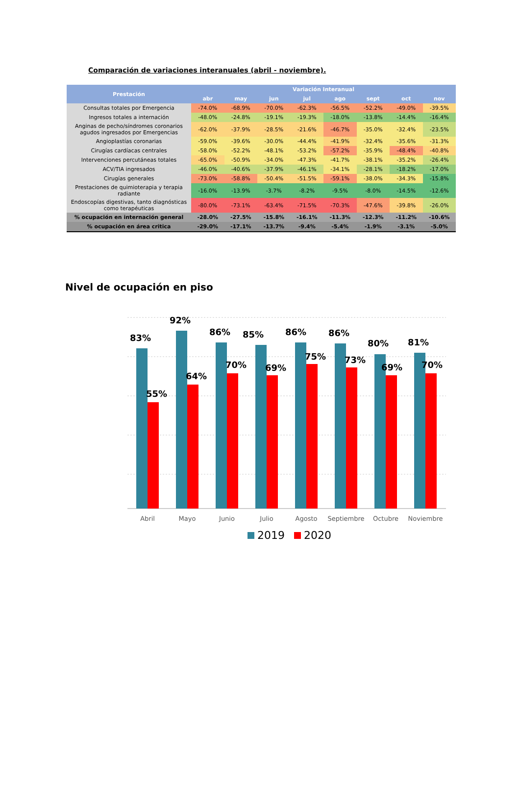Comparación de variaciones interanuales (abril - noviembre).
| Prestación | Variación Interanual | | | | | | | |
| --- | --- | --- | --- | --- | --- | --- | --- | --- |
| | abr | may | jun | jul | ago | sept | oct | nov |
| Consultas totales por Emergencia | -74.0% | -68.9% | -70.0% | -62.3% | -56.5% | -52.2% | -49.0% | -39.5% |
| Ingresos totales a internación | -48.0% | -24.8% | -19.1% | -19.3% | -18.0% | -13.8% | -14.4% | -16.4% |
| Anginas de pecho/síndromes coronarios agudos ingresados por Emergencias | -62.0% | -37.9% | -28.5% | -21.6% | -46.7% | -35.0% | -32.4% | -23.5% |
| Angioplastías coronarias | -59.0% | -39.6% | -30.0% | -44.4% | -41.9% | -32.4% | -35.6% | -31.3% |
| Cirugías cardíacas centrales | -58.0% | -52.2% | -48.1% | -53.2% | -57.2% | -35.9% | -48.4% | -40.8% |
| Intervenciones percutáneas totales | -65.0% | -50.9% | -34.0% | -47.3% | -41.7% | -38.1% | -35.2% | -26.4% |
| ACV/TIA ingresados | -46.0% | -40.6% | -37.9% | -46.1% | -34.1% | -28.1% | -18.2% | -17.0% |
| Cirugías generales | -73.0% | -58.8% | -50.4% | -51.5% | -59.1% | -38.0% | -34.3% | -15.8% |
| Prestaciones de quimioterapia y terapia radiante | -16.0% | -13.9% | -3.7% | -8.2% | -9.5% | -8.0% | -14.5% | -12.6% |
| Endoscopías digestivas, tanto diagnósticas como terapéuticas | -80.0% | -73.1% | -63.4% | -71.5% | -70.3% | -47.6% | -39.8% | -26.0% |
| % ocupación en internación general | -28.0% | -27.5% | -15.8% | -16.1% | -11.3% | -12.3% | -11.2% | -10.6% |
| % ocupación en área critica | -29.0% | -17.1% | -13.7% | -9.4% | -5.4% | -1.9% | -3.1% | -5.0% |
Nivel de ocupación en piso
83%
55%
92%
64%
86%
70%
85%
69%
86%
75%
86%
73%
80%
69%
81%
70%
Abril
Mayo
Junio
Julio
Agosto
Septiembre
Octubre
Noviembre
2019
2020